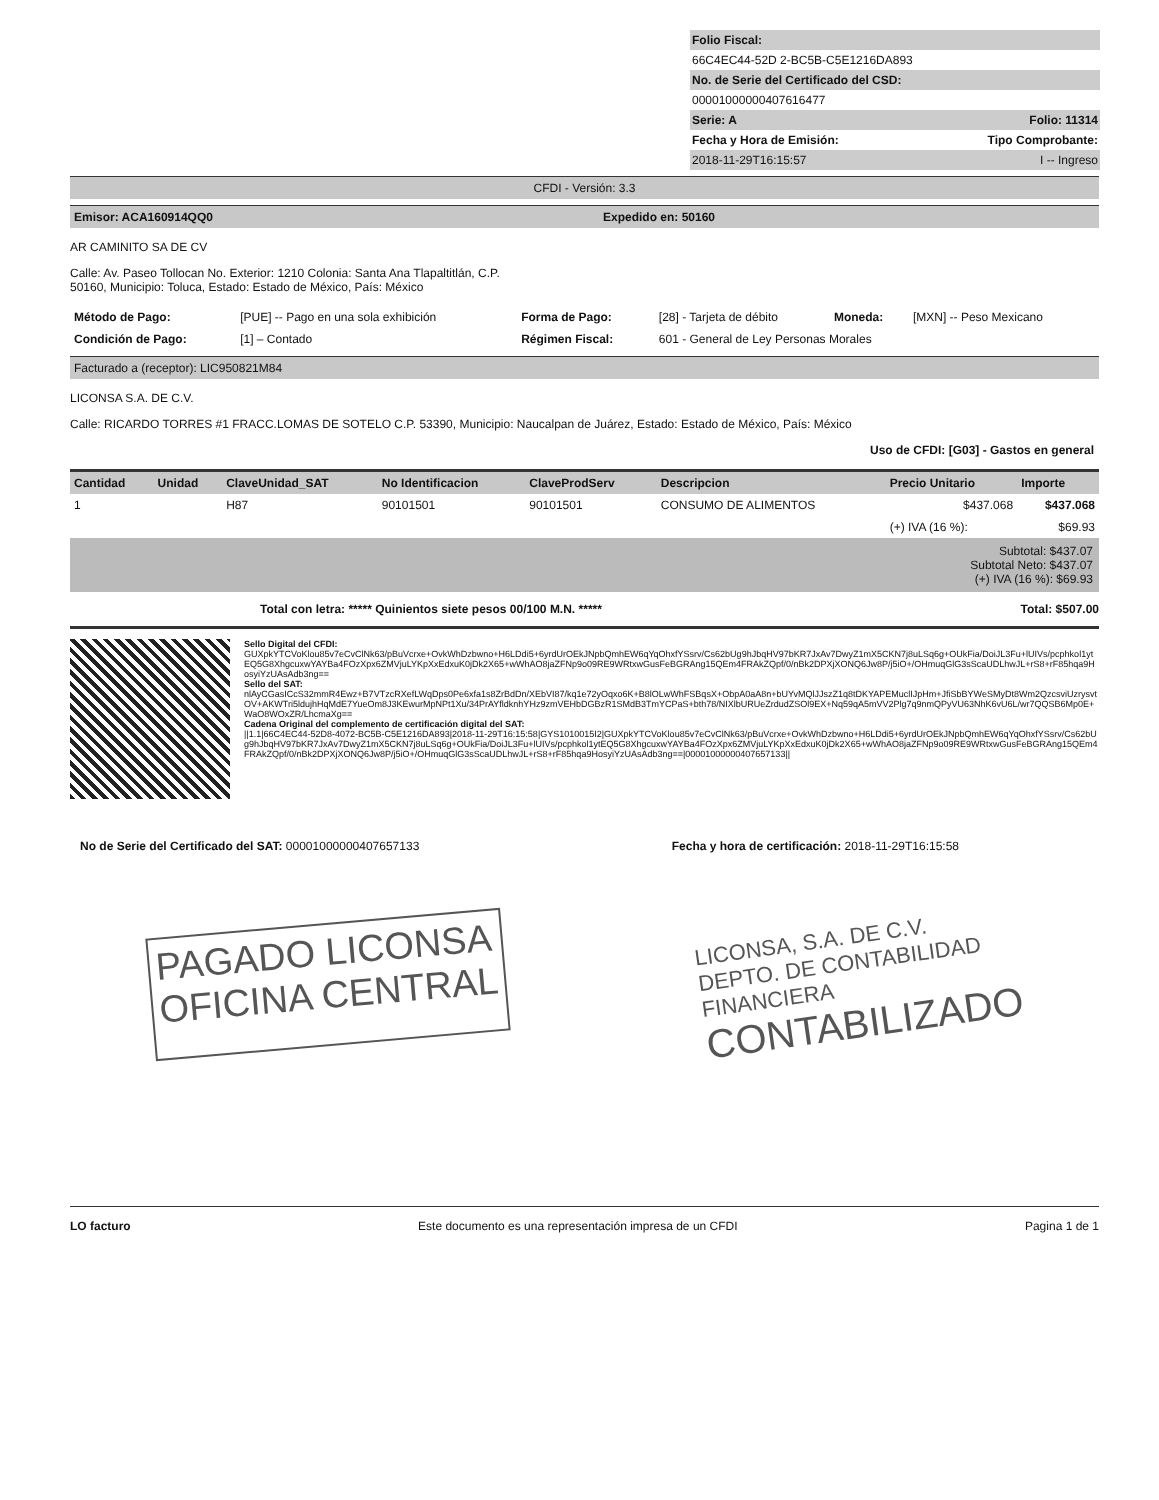Folio Fiscal:
66C4EC44-52D 2-BC5B-C5E1216DA893
No. de Serie del Certificado del CSD:
00001000000407616477
Serie: A Folio: 11314
Fecha y Hora de Emisión: Tipo Comprobante:
2018-11-29T16:15:57 I -- Ingreso
CFDI - Versión: 3.3
Emisor: ACA160914QQ0 Expedido en: 50160
AR CAMINITO SA DE CV
Calle: Av. Paseo Tollocan No. Exterior: 1210 Colonia: Santa Ana Tlapaltitlán, C.P.
50160, Municipio: Toluca, Estado: Estado de México, País: México
| Método de Pago: | [PUE] -- Pago en una sola exhibición | Forma de Pago: | [28] - Tarjeta de débito | Moneda: | [MXN] -- Peso Mexicano |
| Condición de Pago: | [1] – Contado | Régimen Fiscal: | 601 - General de Ley Personas Morales | | |
Facturado a (receptor): LIC950821M84
LICONSA S.A. DE C.V.
Calle: RICARDO TORRES #1 FRACC.LOMAS DE SOTELO C.P. 53390, Municipio: Naucalpan de Juárez, Estado: Estado de México, País: México
Uso de CFDI: [G03] - Gastos en general
| Cantidad | Unidad | ClaveUnidad_SAT | No Identificacion | ClaveProdServ | Descripcion | Precio Unitario | Importe |
| --- | --- | --- | --- | --- | --- | --- | --- |
| 1 | | H87 | 90101501 | 90101501 | CONSUMO DE ALIMENTOS | $437.068 | $437.068 |
| | | | | | | (+) IVA (16 %): | $69.93 |
Subtotal: $437.07
Subtotal Neto: $437.07
(+) IVA (16 %): $69.93
Total con letra: ***** Quinientos siete pesos 00/100 M.N. ***** Total: $507.00
Sello Digital del CFDI:
GUXpkYTCVoKlou85v7eCvClNk63/pBuVcrxe+OvkWhDzbwno+H6LDdi5+6yrdUrOEkJNpbQmhEW6qYqOhxfYSsrv/Cs62bUg9hJbqHV97bKR7JxAv7DwyZ1mX5CKN7j8uLSq6g+OUkFia/DoiJL3Fu+lUIVs/pcphkol1ytEQ5G8XhgcuxwYAYBa4FOzXpx6ZMVjuLYKpXxEdxuK0jDk2X65+wWhAO8jaZFNp9o09RE9WRtxwGusFeBGRAng15QEm4FRAkZQpf/0/nBk2DPXjXONQ6Jw8P/j5iO+/OHmuqGlG3sScaUDLhwJL+rS8+rF85hqa9HosyiYzUAsAdb3ng==
Sello del SAT:
nlAyCGasICcS32mmR4Ewz+B7VTzcRXefLWqDps0Pe6xfa1s8ZrBdDn/XEbVI87/kq1e72yOqxo6K+B8lOLwWhFSBqsX+ObpA0aA8n+bUYvMQlJJszZ1q8tDKYAPEMuclIJpHm+JfiSbBYWeSMyDt8Wm2QzcsviUzrysvtOV+AKWTri5ldujhHqMdE7YueOm8J3KEwurMpNPt1Xu/34PrAYfldknhYHz9zmVEHbDGBzR1SMdB3TmYCPaS+bth78/NIXlbURUeZrdudZSOl9EX+Nq59qA5mVV2Plg7q9nmQPyVU63NhK6vU6L/wr7QQSB6Mp0E+WaO8WOxZR/LhcmaXg==
Cadena Original del complemento de certificación digital del SAT:
||1.1|66C4EC44-52D8-4072-BC5B-C5E1216DA893|2018-11-29T16:15:58|GYS1010015I2|GUXpkYTCVoKlou85v7eCvClNk63/pBuVcrxe+OvkWhDzbwno+H6LDdi5+6yrdUrOEkJNpbQmhEW6qYqOhxfYSsrv/Cs62bUg9hJbqHV97bKR7JxAv7DwyZ1mX5CKN7j8uLSq6g+OUkFia/DoiJL3Fu+lUIVs/pcphkol1ytEQ5G8XhgcuxwYAYBa4FOzXpx6ZMVjuLYKpXxEdxuK0jDk2X65+wWhAO8jaZFNp9o09RE9WRtxwGusFeBGRAng15QEm4FRAkZQpf/0/nBk2DPXjXONQ6Jw8P/j5iO+/OHmuqGlG3sScaUDLhwJL+rS8+rF85hqa9HosyiYzUAsAdb3ng==|00001000000407657133||
No de Serie del Certificado del SAT: 00001000000407657133 Fecha y hora de certificación: 2018-11-29T16:15:58
PAGADO LICONSA
OFICINA CENTRAL
LICONSA, S.A. DE C.V.
DEPTO. DE CONTABILIDAD
FINANCIERA
CONTABILIZADO
LO facturo Este documento es una representación impresa de un CFDI Pagina 1 de 1